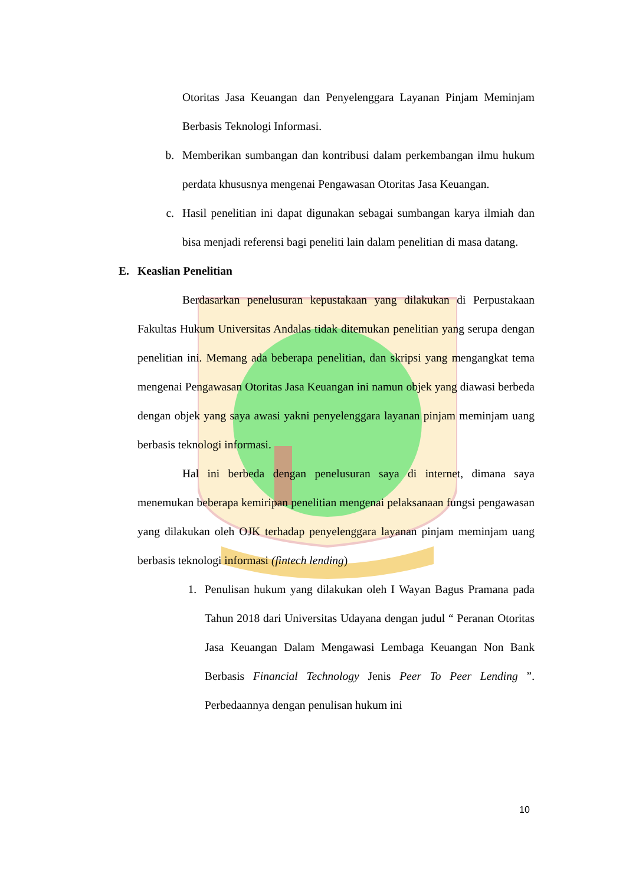Otoritas Jasa Keuangan dan Penyelenggara Layanan Pinjam Meminjam Berbasis Teknologi Informasi.
b. Memberikan sumbangan dan kontribusi dalam perkembangan ilmu hukum perdata khususnya mengenai Pengawasan Otoritas Jasa Keuangan.
c. Hasil penelitian ini dapat digunakan sebagai sumbangan karya ilmiah dan bisa menjadi referensi bagi peneliti lain dalam penelitian di masa datang.
E. Keaslian Penelitian
Berdasarkan penelusuran kepustakaan yang dilakukan di Perpustakaan Fakultas Hukum Universitas Andalas tidak ditemukan penelitian yang serupa dengan penelitian ini. Memang ada beberapa penelitian, dan skripsi yang mengangkat tema mengenai Pengawasan Otoritas Jasa Keuangan ini namun objek yang diawasi berbeda dengan objek yang saya awasi yakni penyelenggara layanan pinjam meminjam uang berbasis teknologi informasi.
Hal ini berbeda dengan penelusuran saya di internet, dimana saya menemukan beberapa kemiripan penelitian mengenai pelaksanaan fungsi pengawasan yang dilakukan oleh OJK terhadap penyelenggara layanan pinjam meminjam uang berbasis teknologi informasi (fintech lending)
1. Penulisan hukum yang dilakukan oleh I Wayan Bagus Pramana pada Tahun 2018 dari Universitas Udayana dengan judul “ Peranan Otoritas Jasa Keuangan Dalam Mengawasi Lembaga Keuangan Non Bank Berbasis Financial Technology Jenis Peer To Peer Lending ”. Perbedaannya dengan penulisan hukum ini
10